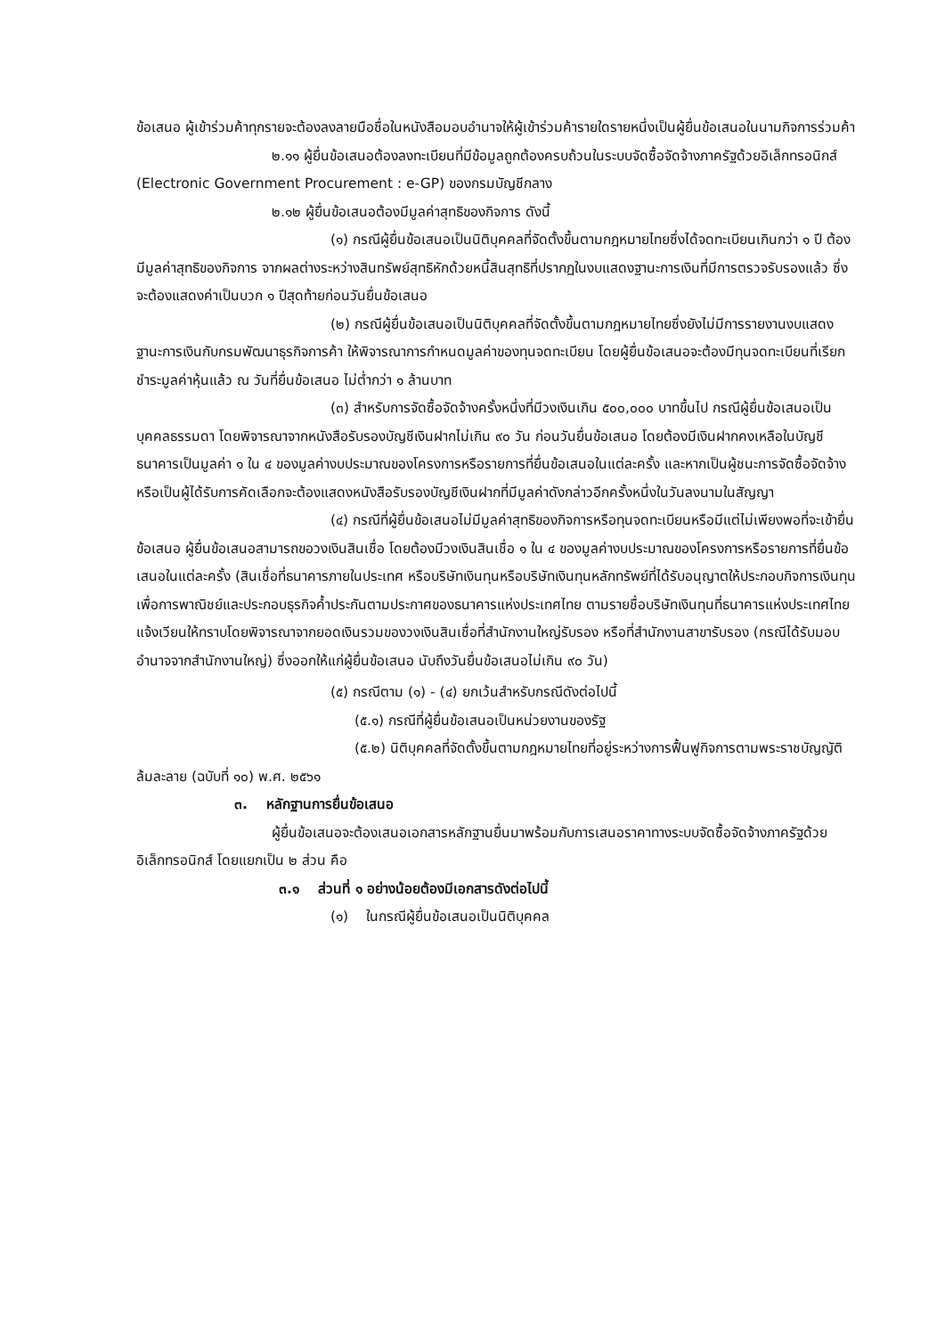ข้อเสนอ ผู้เข้าร่วมค้าทุกรายจะต้องลงลายมือชื่อในหนังสือมอบอำนาจให้ผู้เข้าร่วมค้ารายใดรายหนึ่งเป็นผู้ยื่นข้อเสนอในนามกิจการร่วมค้า
๒.๑๑ ผู้ยื่นข้อเสนอต้องลงทะเบียนที่มีข้อมูลถูกต้องครบถ้วนในระบบจัดซื้อจัดจ้างภาครัฐด้วยอิเล็กทรอนิกส์ (Electronic Government Procurement : e-GP) ของกรมบัญชีกลาง
๒.๑๒ ผู้ยื่นข้อเสนอต้องมีมูลค่าสุทธิของกิจการ ดังนี้
(๑) กรณีผู้ยื่นข้อเสนอเป็นนิติบุคคลที่จัดตั้งขึ้นตามกฎหมายไทยซึ่งได้จดทะเบียนเกินกว่า ๑ ปี ต้องมีมูลค่าสุทธิของกิจการ จากผลต่างระหว่างสินทรัพย์สุทธิหักด้วยหนี้สินสุทธิที่ปรากฏในงบแสดงฐานะการเงินที่มีการตรวจรับรองแล้ว ซึ่งจะต้องแสดงค่าเป็นบวก ๑ ปีสุดท้ายก่อนวันยื่นข้อเสนอ
(๒) กรณีผู้ยื่นข้อเสนอเป็นนิติบุคคลที่จัดตั้งขึ้นตามกฎหมายไทยซึ่งยังไม่มีการรายงานงบแสดงฐานะการเงินกับกรมพัฒนาธุรกิจการค้า ให้พิจารณาการกำหนดมูลค่าของทุนจดทะเบียน โดยผู้ยื่นข้อเสนอจะต้องมีทุนจดทะเบียนที่เรียกชำระมูลค่าหุ้นแล้ว ณ วันที่ยื่นข้อเสนอ ไม่ต่ำกว่า ๑ ล้านบาท
(๓) สำหรับการจัดซื้อจัดจ้างครั้งหนึ่งที่มีวงเงินเกิน ๕๐๐,๐๐๐ บาทขึ้นไป กรณีผู้ยื่นข้อเสนอเป็นบุคคลธรรมดา โดยพิจารณาจากหนังสือรับรองบัญชีเงินฝากไม่เกิน ๙๐ วัน ก่อนวันยื่นข้อเสนอ โดยต้องมีเงินฝากคงเหลือในบัญชีธนาคารเป็นมูลค่า ๑ ใน ๔ ของมูลค่างบประมาณของโครงการหรือรายการที่ยื่นข้อเสนอในแต่ละครั้ง และหากเป็นผู้ชนะการจัดซื้อจัดจ้างหรือเป็นผู้ได้รับการคัดเลือกจะต้องแสดงหนังสือรับรองบัญชีเงินฝากที่มีมูลค่าดังกล่าวอีกครั้งหนึ่งในวันลงนามในสัญญา
(๔) กรณีที่ผู้ยื่นข้อเสนอไม่มีมูลค่าสุทธิของกิจการหรือทุนจดทะเบียนหรือมีแต่ไม่เพียงพอที่จะเข้ายื่นข้อเสนอ ผู้ยื่นข้อเสนอสามารถขอวงเงินสินเชื่อ โดยต้องมีวงเงินสินเชื่อ ๑ ใน ๔ ของมูลค่างบประมาณของโครงการหรือรายการที่ยื่นข้อเสนอในแต่ละครั้ง (สินเชื่อที่ธนาคารภายในประเทศ หรือบริษัทเงินทุนหรือบริษัทเงินทุนหลักทรัพย์ที่ได้รับอนุญาตให้ประกอบกิจการเงินทุนเพื่อการพาณิชย์และประกอบธุรกิจค้ำประกันตามประกาศของธนาคารแห่งประเทศไทย ตามรายชื่อบริษัทเงินทุนที่ธนาคารแห่งประเทศไทยแจ้งเวียนให้ทราบโดยพิจารณาจากยอดเงินรวมของวงเงินสินเชื่อที่สำนักงานใหญ่รับรอง หรือที่สำนักงานสาขารับรอง (กรณีได้รับมอบอำนาจจากสำนักงานใหญ่) ซึ่งออกให้แก่ผู้ยื่นข้อเสนอ นับถึงวันยื่นข้อเสนอไม่เกิน ๙๐ วัน)
(๕) กรณีตาม (๑) - (๔) ยกเว้นสำหรับกรณีดังต่อไปนี้
(๕.๑) กรณีที่ผู้ยื่นข้อเสนอเป็นหน่วยงานของรัฐ
(๕.๒) นิติบุคคลที่จัดตั้งขึ้นตามกฎหมายไทยที่อยู่ระหว่างการฟื้นฟูกิจการตามพระราชบัญญัติล้มละลาย (ฉบับที่ ๑๐) พ.ศ. ๒๕๖๑
๓. หลักฐานการยื่นข้อเสนอ
ผู้ยื่นข้อเสนอจะต้องเสนอเอกสารหลักฐานยื่นมาพร้อมกับการเสนอราคาทางระบบจัดซื้อจัดจ้างภาครัฐด้วยอิเล็กทรอนิกส์ โดยแยกเป็น ๒ ส่วน คือ
๓.๑ ส่วนที่ ๑ อย่างน้อยต้องมีเอกสารดังต่อไปนี้
(๑) ในกรณีผู้ยื่นข้อเสนอเป็นนิติบุคคล